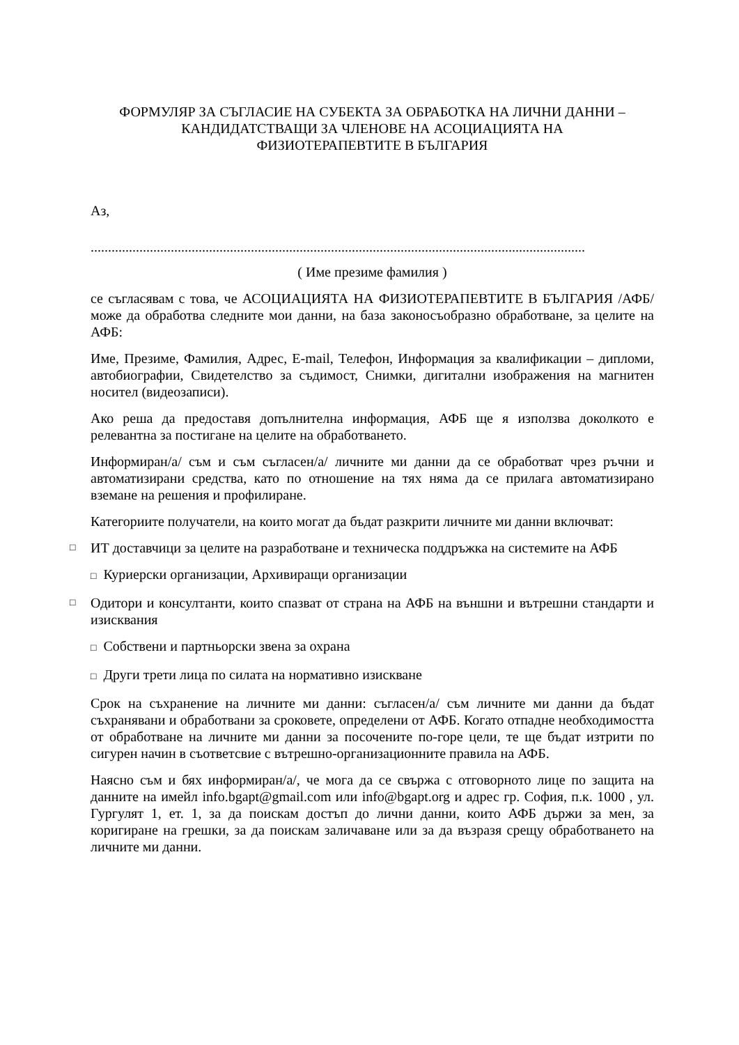ФОРМУЛЯР ЗА СЪГЛАСИЕ НА СУБЕКТА ЗА ОБРАБОТКА НА ЛИЧНИ ДАННИ – КАНДИДАТСТВАЩИ ЗА ЧЛЕНОВЕ НА АСОЦИАЦИЯТА НА ФИЗИОТЕРАПЕВТИТЕ В БЪЛГАРИЯ
Аз,
..............................................................................................................................................
( Име презиме фамилия )
се съгласявам с това, че АСОЦИАЦИЯТА НА ФИЗИОТЕРАПЕВТИТЕ В БЪЛГАРИЯ /АФБ/ може да обработва следните мои данни, на база законосъобразно обработване, за целите на АФБ:
Име, Презиме, Фамилия, Адрес, E-mail, Телефон, Информация за квалификации – дипломи, автобиографии, Свидетелство за съдимост, Снимки, дигитални изображения на магнитен носител (видеозаписи).
Ако реша да предоставя допълнителна информация, АФБ ще я използва доколкото е релевантна за постигане на целите на обработването.
Информиран/а/ съм и съм съгласен/а/ личните ми данни да се обработват чрез ръчни и автоматизирани средства, като по отношение на тях няма да се прилага автоматизирано вземане на решения и профилиране.
Категориите получатели, на които могат да бъдат разкрити личните ми данни включват:
□
ИТ доставчици за целите на разработване и техническа поддръжка на системите на АФБ
□ Куриерски организации, Архивиращи организации
□
Одитори и консултанти, които спазват от страна на АФБ на външни и вътрешни стандарти и изисквания
□ Собствени и партньорски звена за охрана
□ Други трети лица по силата на нормативно изискване
Срок на съхранение на личните ми данни: съгласен/а/ съм личните ми данни да бъдат съхранявани и обработвани за сроковете, определени от АФБ. Когато отпадне необходимостта от обработване на личните ми данни за посочените по-горе цели, те ще бъдат изтрити по сигурен начин в съответсвие с вътрешно-организационните правила на АФБ.
Наясно съм и бях информиран/а/, че мога да се свържа с отговорното лице по защита на данните на имейл info.bgapt@gmail.com или info@bgapt.org и адрес гр. София, п.к. 1000 , ул. Гургулят 1, ет. 1, за да поискам достъп до лични данни, които АФБ държи за мен, за коригиране на грешки, за да поискам заличаване или за да възразя срещу обработването на личните ми данни.